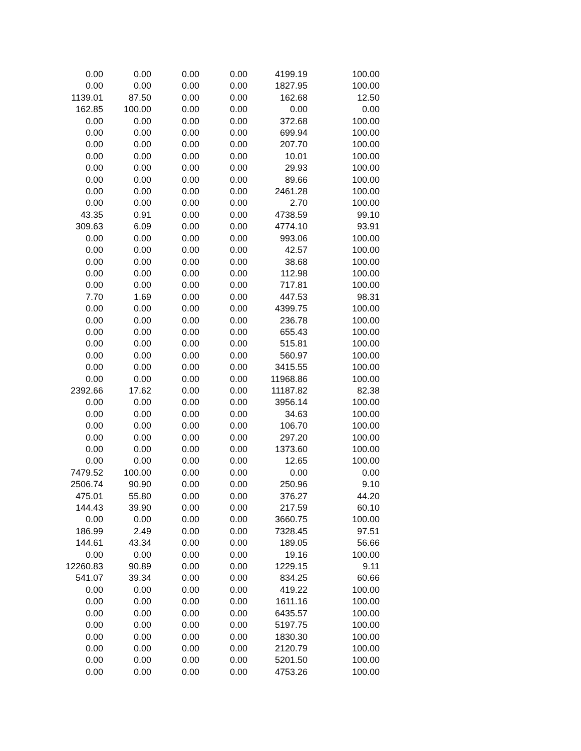| 0.00 | 0.00 | 0.00 | 0.00 | 4199.19 | 100.00 |
| 0.00 | 0.00 | 0.00 | 0.00 | 1827.95 | 100.00 |
| 1139.01 | 87.50 | 0.00 | 0.00 | 162.68 | 12.50 |
| 162.85 | 100.00 | 0.00 | 0.00 | 0.00 | 0.00 |
| 0.00 | 0.00 | 0.00 | 0.00 | 372.68 | 100.00 |
| 0.00 | 0.00 | 0.00 | 0.00 | 699.94 | 100.00 |
| 0.00 | 0.00 | 0.00 | 0.00 | 207.70 | 100.00 |
| 0.00 | 0.00 | 0.00 | 0.00 | 10.01 | 100.00 |
| 0.00 | 0.00 | 0.00 | 0.00 | 29.93 | 100.00 |
| 0.00 | 0.00 | 0.00 | 0.00 | 89.66 | 100.00 |
| 0.00 | 0.00 | 0.00 | 0.00 | 2461.28 | 100.00 |
| 0.00 | 0.00 | 0.00 | 0.00 | 2.70 | 100.00 |
| 43.35 | 0.91 | 0.00 | 0.00 | 4738.59 | 99.10 |
| 309.63 | 6.09 | 0.00 | 0.00 | 4774.10 | 93.91 |
| 0.00 | 0.00 | 0.00 | 0.00 | 993.06 | 100.00 |
| 0.00 | 0.00 | 0.00 | 0.00 | 42.57 | 100.00 |
| 0.00 | 0.00 | 0.00 | 0.00 | 38.68 | 100.00 |
| 0.00 | 0.00 | 0.00 | 0.00 | 112.98 | 100.00 |
| 0.00 | 0.00 | 0.00 | 0.00 | 717.81 | 100.00 |
| 7.70 | 1.69 | 0.00 | 0.00 | 447.53 | 98.31 |
| 0.00 | 0.00 | 0.00 | 0.00 | 4399.75 | 100.00 |
| 0.00 | 0.00 | 0.00 | 0.00 | 236.78 | 100.00 |
| 0.00 | 0.00 | 0.00 | 0.00 | 655.43 | 100.00 |
| 0.00 | 0.00 | 0.00 | 0.00 | 515.81 | 100.00 |
| 0.00 | 0.00 | 0.00 | 0.00 | 560.97 | 100.00 |
| 0.00 | 0.00 | 0.00 | 0.00 | 3415.55 | 100.00 |
| 0.00 | 0.00 | 0.00 | 0.00 | 11968.86 | 100.00 |
| 2392.66 | 17.62 | 0.00 | 0.00 | 11187.82 | 82.38 |
| 0.00 | 0.00 | 0.00 | 0.00 | 3956.14 | 100.00 |
| 0.00 | 0.00 | 0.00 | 0.00 | 34.63 | 100.00 |
| 0.00 | 0.00 | 0.00 | 0.00 | 106.70 | 100.00 |
| 0.00 | 0.00 | 0.00 | 0.00 | 297.20 | 100.00 |
| 0.00 | 0.00 | 0.00 | 0.00 | 1373.60 | 100.00 |
| 0.00 | 0.00 | 0.00 | 0.00 | 12.65 | 100.00 |
| 7479.52 | 100.00 | 0.00 | 0.00 | 0.00 | 0.00 |
| 2506.74 | 90.90 | 0.00 | 0.00 | 250.96 | 9.10 |
| 475.01 | 55.80 | 0.00 | 0.00 | 376.27 | 44.20 |
| 144.43 | 39.90 | 0.00 | 0.00 | 217.59 | 60.10 |
| 0.00 | 0.00 | 0.00 | 0.00 | 3660.75 | 100.00 |
| 186.99 | 2.49 | 0.00 | 0.00 | 7328.45 | 97.51 |
| 144.61 | 43.34 | 0.00 | 0.00 | 189.05 | 56.66 |
| 0.00 | 0.00 | 0.00 | 0.00 | 19.16 | 100.00 |
| 12260.83 | 90.89 | 0.00 | 0.00 | 1229.15 | 9.11 |
| 541.07 | 39.34 | 0.00 | 0.00 | 834.25 | 60.66 |
| 0.00 | 0.00 | 0.00 | 0.00 | 419.22 | 100.00 |
| 0.00 | 0.00 | 0.00 | 0.00 | 1611.16 | 100.00 |
| 0.00 | 0.00 | 0.00 | 0.00 | 6435.57 | 100.00 |
| 0.00 | 0.00 | 0.00 | 0.00 | 5197.75 | 100.00 |
| 0.00 | 0.00 | 0.00 | 0.00 | 1830.30 | 100.00 |
| 0.00 | 0.00 | 0.00 | 0.00 | 2120.79 | 100.00 |
| 0.00 | 0.00 | 0.00 | 0.00 | 5201.50 | 100.00 |
| 0.00 | 0.00 | 0.00 | 0.00 | 4753.26 | 100.00 |